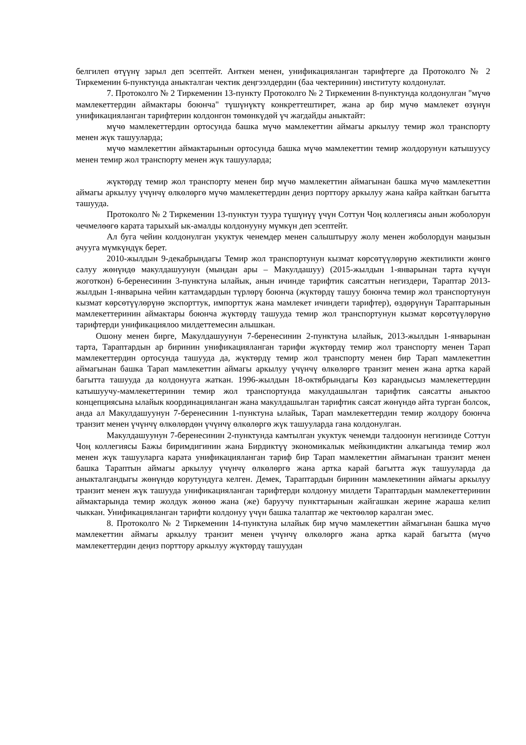белгилеп өтүүнү зарыл деп эсептейт. Анткен менен, унификацияланган тарифтерге да Протоколго № 2 Тиркеменин 6-пунктунда аныкталган чектик деңгээлдердин (баа чектеринин) институту колдонулат.
7. Протоколго № 2 Тиркеменин 13-пункту Протоколго № 2 Тиркеменин 8-пунктунда колдонулган "мүчө мамлекеттердин аймактары боюнча" түшүнүктү конкреттештирет, жана ар бир мүчө мамлекет өзүнүн унификацияланган тарифтерин колдонгон төмөнкүдөй үч жагдайды аныктайт:
мүчө мамлекеттердин ортосунда башка мүчө мамлекеттин аймагы аркылуу темир жол транспорту менен жүк ташууларда;
мүчө мамлекеттин аймактарынын ортосунда башка мүчө мамлекеттин темир жолдорунун катышуусу менен темир жол транспорту менен жүк ташууларда;
жүктөрдү темир жол транспорту менен бир мүчө мамлекеттин аймагынан башка мүчө мамлекеттин аймагы аркылуу үчүнчү өлкөлөргө мүчө мамлекеттердин деңиз порттору аркылуу жана кайра кайткан багытта ташууда.
Протоколго № 2 Тиркеменин 13-пунктун туура түшүнүү үчүн Соттун Чоң коллегиясы анын жоболорун чечмелөөгө карата тарыхый ык-амалды колдонууну мүмкүн деп эсептейт.
Ал буга чейин колдонулган укуктук ченемдер менен салыштыруу жолу менен жоболордун маңызын ачууга мүмкүндүк берет.
2010-жылдын 9-декабрындагы Темир жол транспортунун кызмат көрсөтүүлөрүнө жектиликти жөнгө салуу жөнүндө макулдашуунун (мындан ары – Макулдашуу) (2015-жылдын 1-январынан тарта күчүн жоготкон) 6-беренесинин 3-пунктуна ылайык, анын ичинде тарифтик саясаттын негиздери, Тараптар 2013-жылдын 1-январына чейин каттамдардын түрлөрү боюнча (жүктөрдү ташуу боюнча темир жол транспортунун кызмат көрсөтүүлөрүнө экспорттук, импорттук жана мамлекет ичиндеги тарифтер), өздөрүнүн Тараптарынын мамлекеттеринин аймактары боюнча жүктөрдү ташууда темир жол транспортунун кызмат көрсөтүүлөрүнө тарифтерди унификациялоо милдеттемесин алышкан.
Ошону менен бирге, Макулдашуунун 7-беренесинин 2-пунктуна ылайык, 2013-жылдын 1-январынан тарта, Тараптардын ар биринин унификацияланган тарифи жүктөрдү темир жол транспорту менен Тарап мамлекеттердин ортосунда ташууда да, жүктөрдү темир жол транспорту менен бир Тарап мамлекеттин аймагынан башка Тарап мамлекеттин аймагы аркылуу үчүнчү өлкөлөргө транзит менен жана артка карай багытта ташууда да колдонууга жаткан. 1996-жылдын 18-октябрындагы Көз карандысыз мамлекеттердин катышуучу-мамлекеттеринин темир жол транспортунда макулдашылган тарифтик саясатты аныктоо концепциясына ылайык координацияланган жана макулдашылган тарифтик саясат жөнүндө айта турган болсок, анда ал Макулдашуунун 7-беренесинин 1-пунктуна ылайык, Тарап мамлекеттердин темир жолдору боюнча транзит менен үчүнчү өлкөлөрдөн үчүнчү өлкөлөргө жүк ташууларда гана колдонулган.
Макулдашуунун 7-беренесинин 2-пунктунда камтылган укуктук ченемди талдоонун негизинде Соттун Чоң коллегиясы Бажы биримдигинин жана Бирдиктүү экономикалык мейкиндиктин алкагында темир жол менен жүк ташууларга карата унификацияланган тариф бир Тарап мамлекеттин аймагынан транзит менен башка Тараптын аймагы аркылуу үчүнчү өлкөлөргө жана артка карай багытта жүк ташууларда да аныкталгандыгы жөнүндө корутундуга келген. Демек, Тараптардын биринин мамлекетинин аймагы аркылуу транзит менен жүк ташууда унификацияланган тарифтерди колдонуу милдети Тараптардын мамлекеттеринин аймактарында темир жолдук жөнөө жана (же) баруучу пункттарынын жайгашкан жерине жараша келип чыккан. Унификацияланган тарифти колдонуу үчүн башка талаптар же чектөөлөр каралган эмес.
8. Протоколго № 2 Тиркеменин 14-пунктуна ылайык бир мүчө мамлекеттин аймагынан башка мүчө мамлекеттин аймагы аркылуу транзит менен үчүнчү өлкөлөргө жана артка карай багытта (мүчө мамлекеттердин деңиз порттору аркылуу жүктөрдү ташуудан